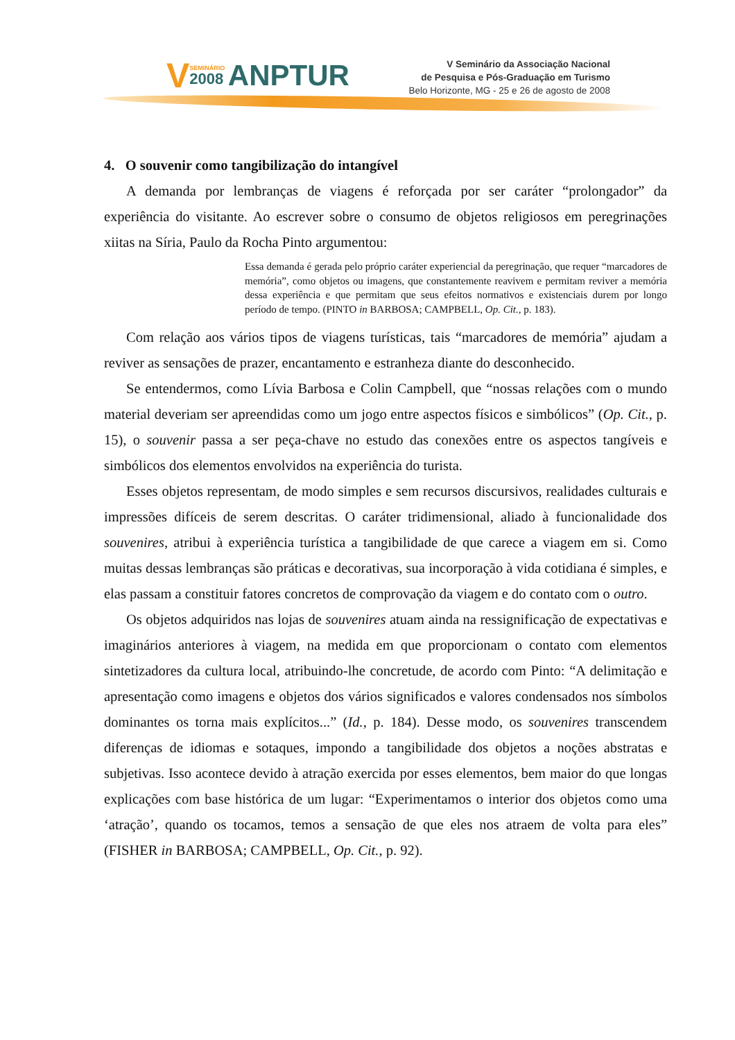VSEMINÁRIO 2008 ANPTUR
V Seminário da Associação Nacional
de Pesquisa e Pós-Graduação em Turismo
Belo Horizonte, MG - 25 e 26 de agosto de 2008
4. O souvenir como tangibilização do intangível
A demanda por lembranças de viagens é reforçada por ser caráter “prolongador” da experiência do visitante. Ao escrever sobre o consumo de objetos religiosos em peregrinações xiitas na Síria, Paulo da Rocha Pinto argumentou:
Essa demanda é gerada pelo próprio caráter experiencial da peregrinação, que requer “marcadores de memória”, como objetos ou imagens, que constantemente reavivem e permitam reviver a memória dessa experiência e que permitam que seus efeitos normativos e existenciais durem por longo período de tempo. (PINTO in BARBOSA; CAMPBELL, Op. Cit., p. 183).
Com relação aos vários tipos de viagens turísticas, tais “marcadores de memória” ajudam a reviver as sensações de prazer, encantamento e estranheza diante do desconhecido.
Se entendermos, como Lívia Barbosa e Colin Campbell, que “nossas relações com o mundo material deveriam ser apreendidas como um jogo entre aspectos físicos e simbólicos” (Op. Cit., p. 15), o souvenir passa a ser peça-chave no estudo das conexões entre os aspectos tangíveis e simbólicos dos elementos envolvidos na experiência do turista.
Esses objetos representam, de modo simples e sem recursos discursivos, realidades culturais e impressões difíceis de serem descritas. O caráter tridimensional, aliado à funcionalidade dos souvenires, atribui à experiência turística a tangibilidade de que carece a viagem em si. Como muitas dessas lembranças são práticas e decorativas, sua incorporação à vida cotidiana é simples, e elas passam a constituir fatores concretos de comprovação da viagem e do contato com o outro.
Os objetos adquiridos nas lojas de souvenires atuam ainda na ressignificação de expectativas e imaginários anteriores à viagem, na medida em que proporcionam o contato com elementos sintetizadores da cultura local, atribuindo-lhe concretude, de acordo com Pinto: “A delimitação e apresentação como imagens e objetos dos vários significados e valores condensados nos símbolos dominantes os torna mais explícitos...” (Id., p. 184). Desse modo, os souvenires transcendem diferenças de idiomas e sotaques, impondo a tangibilidade dos objetos a noções abstratas e subjetivas. Isso acontece devido à atração exercida por esses elementos, bem maior do que longas explicações com base histórica de um lugar: “Experimentamos o interior dos objetos como uma ‘atração’, quando os tocamos, temos a sensação de que eles nos atraem de volta para eles” (FISHER in BARBOSA; CAMPBELL, Op. Cit., p. 92).